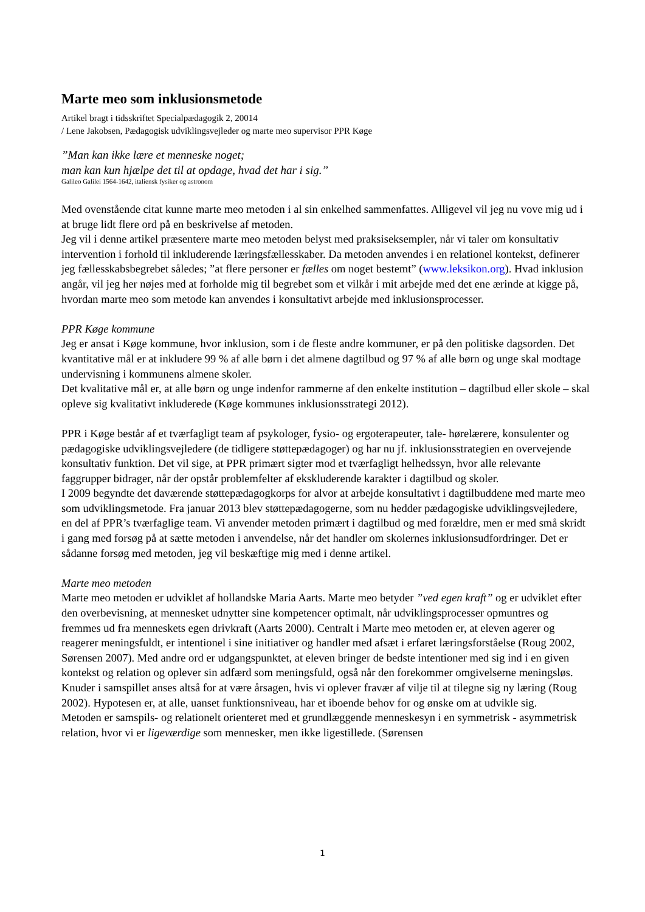Marte meo som inklusionsmetode
Artikel bragt i tidsskriftet Specialpædagogik 2, 20014
/ Lene Jakobsen, Pædagogisk udviklingsvejleder og marte meo supervisor PPR Køge
”Man kan ikke lære et menneske noget;
man kan kun hjælpe det til at opdage, hvad det har i sig.”
Galileo Galilei 1564-1642, italiensk fysiker og astronom
Med ovenstående citat kunne marte meo metoden i al sin enkelhed sammenfattes. Alligevel vil jeg nu vove mig ud i at bruge lidt flere ord på en beskrivelse af metoden.
Jeg vil i denne artikel præsentere marte meo metoden belyst med praksiseksempler, når vi taler om konsultativ intervention i forhold til inkluderende læringsfællesskaber. Da metoden anvendes i en relationel kontekst, definerer jeg fællesskabsbegrebet således; ”at flere personer er fælles om noget bestemt” (www.leksikon.org). Hvad inklusion angår, vil jeg her nøjes med at forholde mig til begrebet som et vilkår i mit arbejde med det ene ærinde at kigge på, hvordan marte meo som metode kan anvendes i konsultativt arbejde med inklusionsprocesser.
PPR Køge kommune
Jeg er ansat i Køge kommune, hvor inklusion, som i de fleste andre kommuner, er på den politiske dagsorden. Det kvantitative mål er at inkludere 99 % af alle børn i det almene dagtilbud og 97 % af alle børn og unge skal modtage undervisning i kommunens almene skoler.
Det kvalitative mål er, at alle børn og unge indenfor rammerne af den enkelte institution – dagtilbud eller skole – skal opleve sig kvalitativt inkluderede (Køge kommunes inklusionsstrategi 2012).
PPR i Køge består af et tværfagligt team af psykologer, fysio- og ergoterapeuter, tale- hørelærere, konsulenter og pædagogiske udviklingsvejledere (de tidligere støttepædagoger) og har nu jf. inklusionsstrategien en overvejende konsultativ funktion. Det vil sige, at PPR primært sigter mod et tværfagligt helhedssyn, hvor alle relevante faggrupper bidrager, når der opstår problemfelter af ekskluderende karakter i dagtilbud og skoler.
I 2009 begyndte det daværende støttepædagogkorps for alvor at arbejde konsultativt i dagtilbuddene med marte meo som udviklingsmetode. Fra januar 2013 blev støttepædagogerne, som nu hedder pædagogiske udviklingsvejledere, en del af PPR’s tværfaglige team. Vi anvender metoden primært i dagtilbud og med forældre, men er med små skridt i gang med forsøg på at sætte metoden i anvendelse, når det handler om skolernes inklusionsudfordringer. Det er sådanne forsøg med metoden, jeg vil beskæftige mig med i denne artikel.
Marte meo metoden
Marte meo metoden er udviklet af hollandske Maria Aarts. Marte meo betyder ”ved egen kraft” og er udviklet efter den overbevisning, at mennesket udnytter sine kompetencer optimalt, når udviklingsprocesser opmuntres og fremmes ud fra menneskets egen drivkraft (Aarts 2000). Centralt i Marte meo metoden er, at eleven agerer og reagerer meningsfuldt, er intentionel i sine initiativer og handler med afsæt i erfaret læringsforståelse (Roug 2002, Sørensen 2007). Med andre ord er udgangspunktet, at eleven bringer de bedste intentioner med sig ind i en given kontekst og relation og oplever sin adfærd som meningsfuld, også når den forekommer omgivelserne meningsløs.
Knuder i samspillet anses altså for at være årsagen, hvis vi oplever fravær af vilje til at tilegne sig ny læring (Roug 2002). Hypotesen er, at alle, uanset funktionsniveau, har et iboende behov for og ønske om at udvikle sig.
Metoden er samspils- og relationelt orienteret med et grundlæggende menneskesyn i en symmetrisk - asymmetrisk relation, hvor vi er ligeværdige som mennesker, men ikke ligestillede. (Sørensen
1